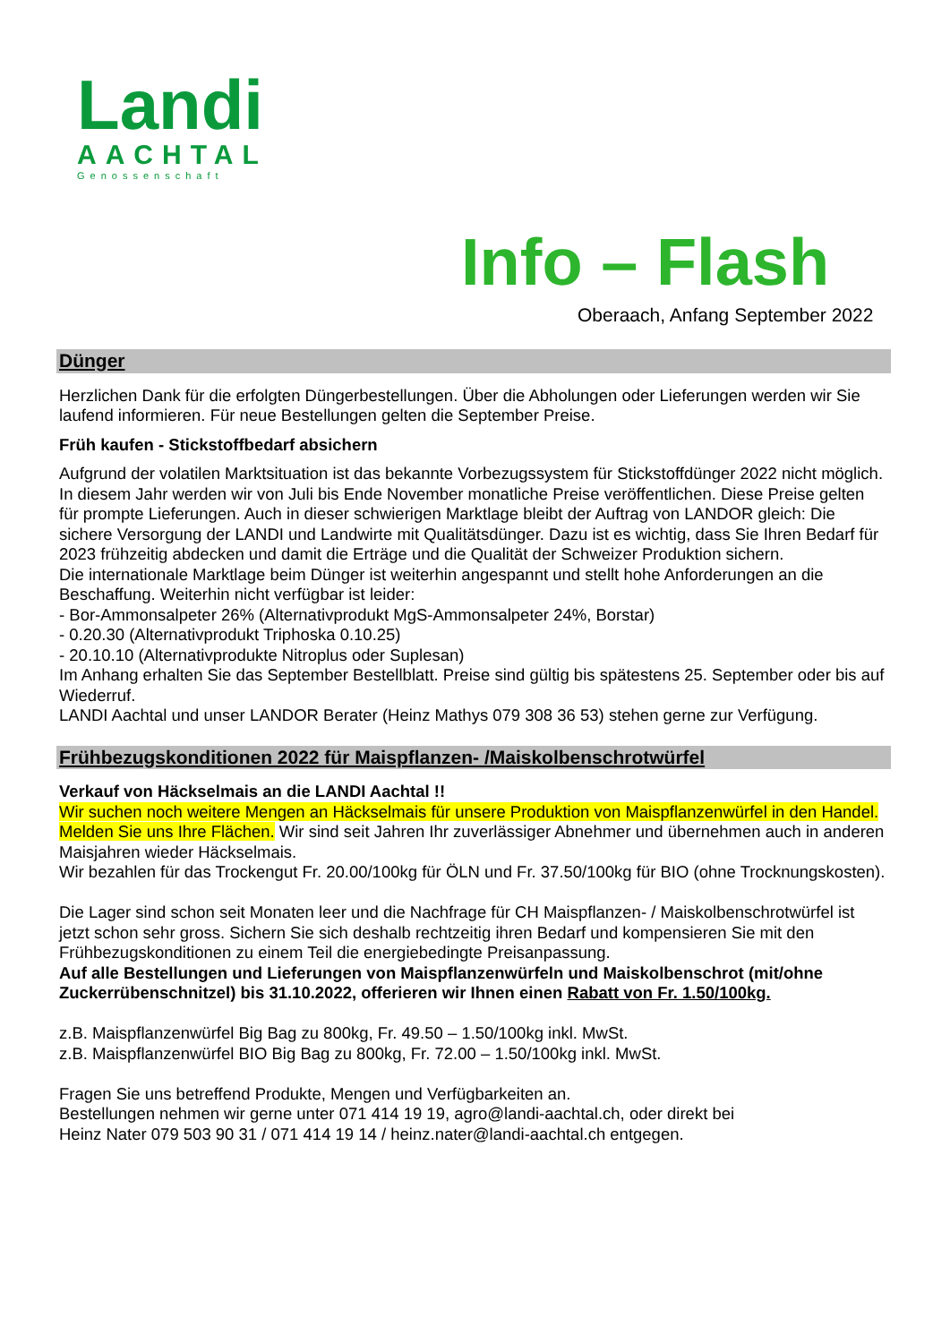Landi
AACHTAL
Genossenschaft
Info – Flash
Oberaach, Anfang September 2022
Dünger
Herzlichen Dank für die erfolgten Düngerbestellungen. Über die Abholungen oder Lieferungen werden wir Sie laufend informieren. Für neue Bestellungen gelten die September Preise.
Früh kaufen - Stickstoffbedarf absichern
Aufgrund der volatilen Marktsituation ist das bekannte Vorbezugssystem für Stickstoffdünger 2022 nicht möglich. In diesem Jahr werden wir von Juli bis Ende November monatliche Preise veröffentlichen. Diese Preise gelten für prompte Lieferungen. Auch in dieser schwierigen Marktlage bleibt der Auftrag von LANDOR gleich: Die sichere Versorgung der LANDI und Landwirte mit Qualitätsdünger. Dazu ist es wichtig, dass Sie Ihren Bedarf für 2023 frühzeitig abdecken und damit die Erträge und die Qualität der Schweizer Produktion sichern.
Die internationale Marktlage beim Dünger ist weiterhin angespannt und stellt hohe Anforderungen an die Beschaffung. Weiterhin nicht verfügbar ist leider:
- Bor-Ammonsalpeter 26% (Alternativprodukt MgS-Ammonsalpeter 24%, Borstar)
- 0.20.30 (Alternativprodukt Triphoska 0.10.25)
- 20.10.10 (Alternativprodukte Nitroplus oder Suplesan)
Im Anhang erhalten Sie das September Bestellblatt. Preise sind gültig bis spätestens 25. September oder bis auf Wiederruf.
LANDI Aachtal und unser LANDOR Berater (Heinz Mathys 079 308 36 53) stehen gerne zur Verfügung.
Frühbezugskonditionen 2022 für Maispflanzen- /Maiskolbenschrotwürfel
Verkauf von Häckselmais an die LANDI Aachtal !!
Wir suchen noch weitere Mengen an Häckselmais für unsere Produktion von Maispflanzenwürfel in den Handel. Melden Sie uns Ihre Flächen. Wir sind seit Jahren Ihr zuverlässiger Abnehmer und übernehmen auch in anderen Maisjahren wieder Häckselmais.
Wir bezahlen für das Trockengut Fr. 20.00/100kg für ÖLN und Fr. 37.50/100kg für BIO (ohne Trocknungskosten).
Die Lager sind schon seit Monaten leer und die Nachfrage für CH Maispflanzen- / Maiskolbenschrotwürfel ist jetzt schon sehr gross. Sichern Sie sich deshalb rechtzeitig ihren Bedarf und kompensieren Sie mit den Frühbezugskonditionen zu einem Teil die energiebedingte Preisanpassung.
Auf alle Bestellungen und Lieferungen von Maispflanzenwürfeln und Maiskolbenschrot (mit/ohne Zuckerrübenschnitzel) bis 31.10.2022, offerieren wir Ihnen einen Rabatt von Fr. 1.50/100kg.
z.B. Maispflanzenwürfel Big Bag zu 800kg, Fr. 49.50 – 1.50/100kg inkl. MwSt.
z.B. Maispflanzenwürfel BIO Big Bag zu 800kg, Fr. 72.00 – 1.50/100kg inkl. MwSt.
Fragen Sie uns betreffend Produkte, Mengen und Verfügbarkeiten an.
Bestellungen nehmen wir gerne unter 071 414 19 19, agro@landi-aachtal.ch, oder direkt bei
Heinz Nater 079 503 90 31 / 071 414 19 14 / heinz.nater@landi-aachtal.ch entgegen.